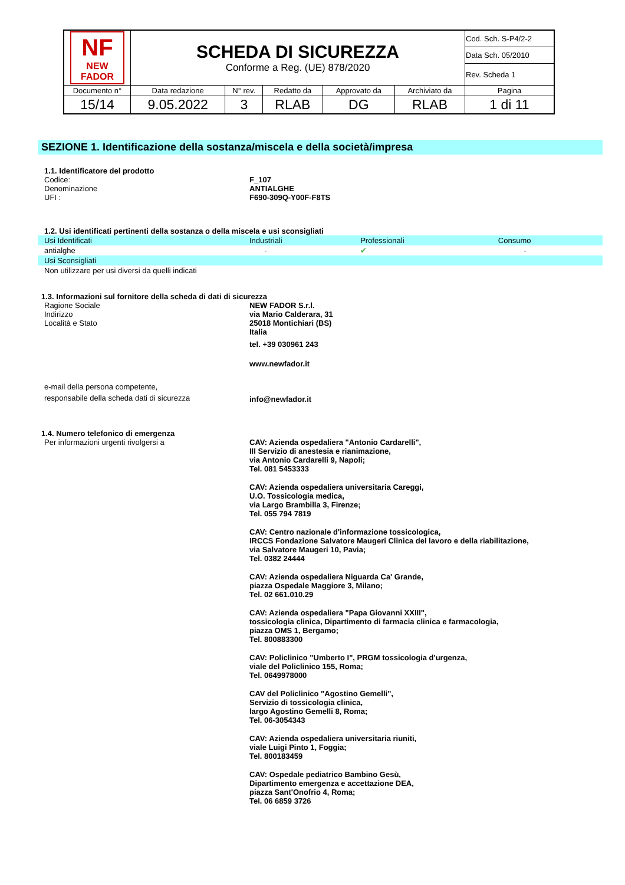| NF NEW FADOR | SCHEDA DI SICUREZZA Conforme a Reg. (UE) 878/2020 | | | | | Cod. Sch. S-P4/2-2 |
| | | | | | | Data Sch. 05/2010 |
| | | | | | | Rev. Scheda 1 |
| Documento n° | Data redazione | N° rev. | Redatto da | Approvato da | Archiviato da | Pagina |
| 15/14 | 9.05.2022 | 3 | RLAB | DG | RLAB | 1 di 11 |
SEZIONE 1. Identificazione della sostanza/miscela e della società/impresa
1.1. Identificatore del prodotto
Codice: F_107
Denominazione ANTIALGHE
UFI : F690-309Q-Y00F-F8TS
1.2. Usi identificati pertinenti della sostanza o della miscela e usi sconsigliati
| Usi Identificati | Industriali | Professionali | Consumo |
| antialghe | - | ✔ | - |
| Usi Sconsigliati | | | |
| Non utilizzare per usi diversi da quelli indicati | | | |
1.3. Informazioni sul fornitore della scheda di dati di sicurezza
Ragione Sociale NEW FADOR S.r.l.
Indirizzo via Mario Calderara, 31
Località e Stato 25018 Montichiari (BS)
Italia
tel. +39 030961 243
www.newfador.it
e-mail della persona competente,
responsabile della scheda dati di sicurezza
info@newfador.it
1.4. Numero telefonico di emergenza
Per informazioni urgenti rivolgersi a CAV: Azienda ospedaliera "Antonio Cardarelli",
III Servizio di anestesia e rianimazione,
via Antonio Cardarelli 9, Napoli;
Tel. 081 5453333
CAV: Azienda ospedaliera universitaria Careggi,
U.O. Tossicologia medica,
via Largo Brambilla 3, Firenze;
Tel. 055 794 7819
CAV: Centro nazionale d'informazione tossicologica,
IRCCS Fondazione Salvatore Maugeri Clinica del lavoro e della riabilitazione,
via Salvatore Maugeri 10, Pavia;
Tel. 0382 24444
CAV: Azienda ospedaliera Niguarda Ca' Grande,
piazza Ospedale Maggiore 3, Milano;
Tel. 02 661.010.29
CAV: Azienda ospedaliera "Papa Giovanni XXIII",
tossicologia clinica, Dipartimento di farmacia clinica e farmacologia,
piazza OMS 1, Bergamo;
Tel. 800883300
CAV: Policlinico "Umberto I", PRGM tossicologia d'urgenza,
viale del Policlinico 155, Roma;
Tel. 0649978000
CAV del Policlinico "Agostino Gemelli",
Servizio di tossicologia clinica,
largo Agostino Gemelli 8, Roma;
Tel. 06-3054343
CAV: Azienda ospedaliera universitaria riuniti,
viale Luigi Pinto 1, Foggia;
Tel. 800183459
CAV: Ospedale pediatrico Bambino Gesù,
Dipartimento emergenza e accettazione DEA,
piazza Sant'Onofrio 4, Roma;
Tel. 06 6859 3726